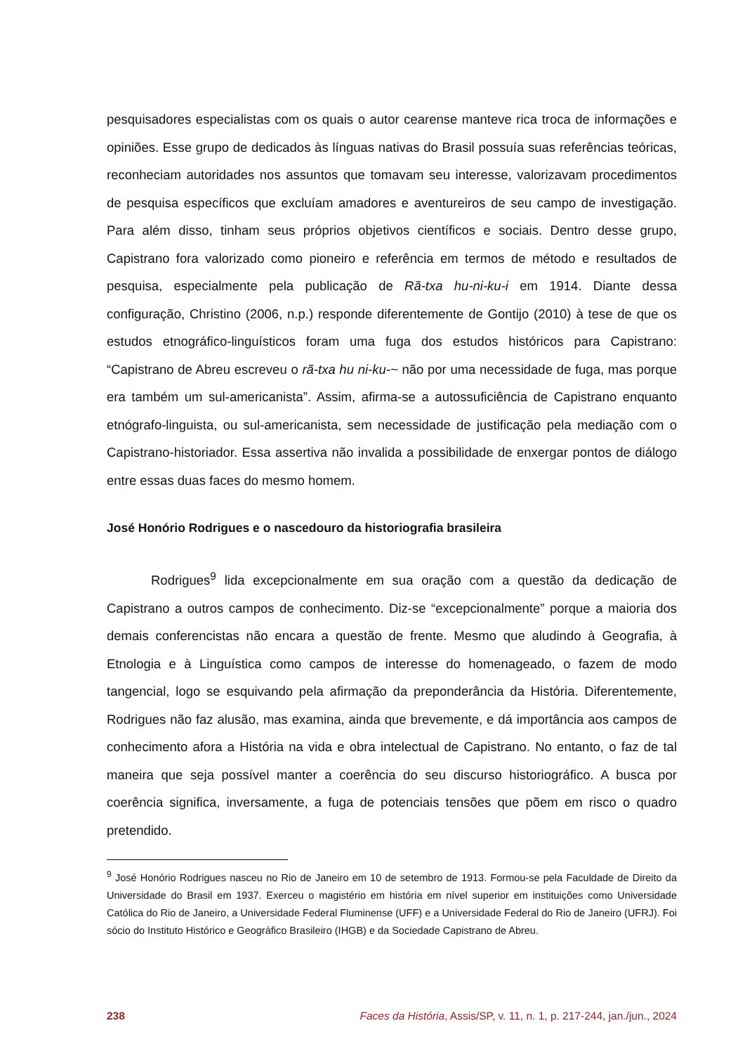pesquisadores especialistas com os quais o autor cearense manteve rica troca de informações e opiniões. Esse grupo de dedicados às línguas nativas do Brasil possuía suas referências teóricas, reconheciam autoridades nos assuntos que tomavam seu interesse, valorizavam procedimentos de pesquisa específicos que excluíam amadores e aventureiros de seu campo de investigação. Para além disso, tinham seus próprios objetivos científicos e sociais. Dentro desse grupo, Capistrano fora valorizado como pioneiro e referência em termos de método e resultados de pesquisa, especialmente pela publicação de Rã-txa hu-ni-ku-i em 1914. Diante dessa configuração, Christino (2006, n.p.) responde diferentemente de Gontijo (2010) à tese de que os estudos etnográfico-linguísticos foram uma fuga dos estudos históricos para Capistrano: “Capistrano de Abreu escreveu o rã-txa hu ni-ku-~ não por uma necessidade de fuga, mas porque era também um sul-americanista”. Assim, afirma-se a autossuficiência de Capistrano enquanto etnógrafo-linguista, ou sul-americanista, sem necessidade de justificação pela mediação com o Capistrano-historiador. Essa assertiva não invalida a possibilidade de enxergar pontos de diálogo entre essas duas faces do mesmo homem.
José Honório Rodrigues e o nascedouro da historiografia brasileira
Rodrigues<sup>9</sup> lida excepcionalmente em sua oração com a questão da dedicação de Capistrano a outros campos de conhecimento. Diz-se “excepcionalmente” porque a maioria dos demais conferencistas não encara a questão de frente. Mesmo que aludindo à Geografia, à Etnologia e à Linguística como campos de interesse do homenageado, o fazem de modo tangencial, logo se esquivando pela afirmação da preponderância da História. Diferentemente, Rodrigues não faz alusão, mas examina, ainda que brevemente, e dá importância aos campos de conhecimento afora a História na vida e obra intelectual de Capistrano. No entanto, o faz de tal maneira que seja possível manter a coerência do seu discurso historiográfico. A busca por coerência significa, inversamente, a fuga de potenciais tensões que põem em risco o quadro pretendido.
<sup>9</sup> José Honório Rodrigues nasceu no Rio de Janeiro em 10 de setembro de 1913. Formou-se pela Faculdade de Direito da Universidade do Brasil em 1937. Exerceu o magistério em história em nível superior em instituições como Universidade Católica do Rio de Janeiro, a Universidade Federal Fluminense (UFF) e a Universidade Federal do Rio de Janeiro (UFRJ). Foi sócio do Instituto Histórico e Geográfico Brasileiro (IHGB) e da Sociedade Capistrano de Abreu.
238 Faces da História, Assis/SP, v. 11, n. 1, p. 217-244, jan./jun., 2024